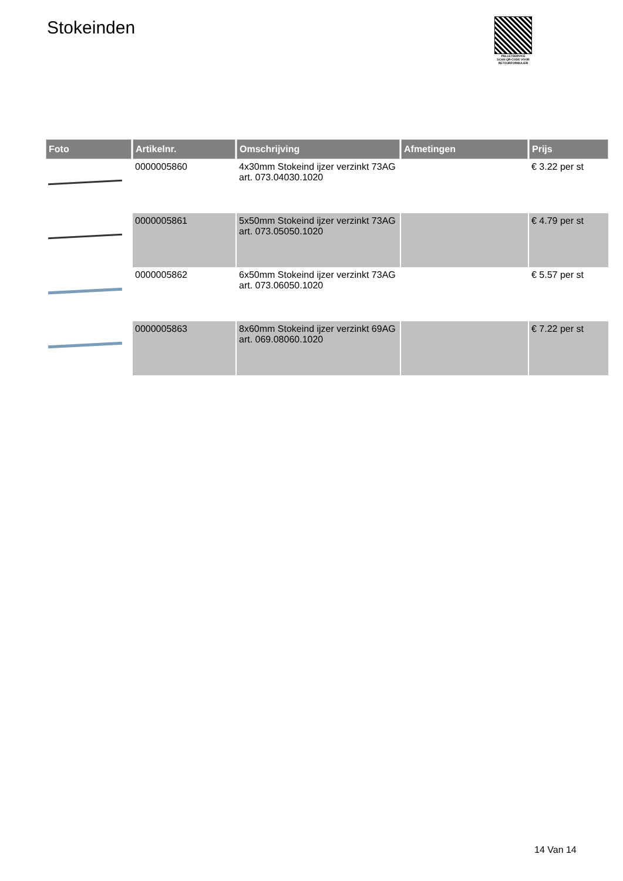Stokeinden
PALLETSERVICE
SCAN QR-CODE VOOR
RETOURFORMULIER
| Foto | Artikelnr. | Omschrijving | Afmetingen | Prijs |
| --- | --- | --- | --- | --- |
| | 0000005860 | 4x30mm Stokeind ijzer verzinkt 73AG art. 073.04030.1020 | | € 3.22 per st |
| | 0000005861 | 5x50mm Stokeind ijzer verzinkt 73AG art. 073.05050.1020 | | € 4.79 per st |
| | 0000005862 | 6x50mm Stokeind ijzer verzinkt 73AG art. 073.06050.1020 | | € 5.57 per st |
| | 0000005863 | 8x60mm Stokeind ijzer verzinkt 69AG art. 069.08060.1020 | | € 7.22 per st |
14 Van 14